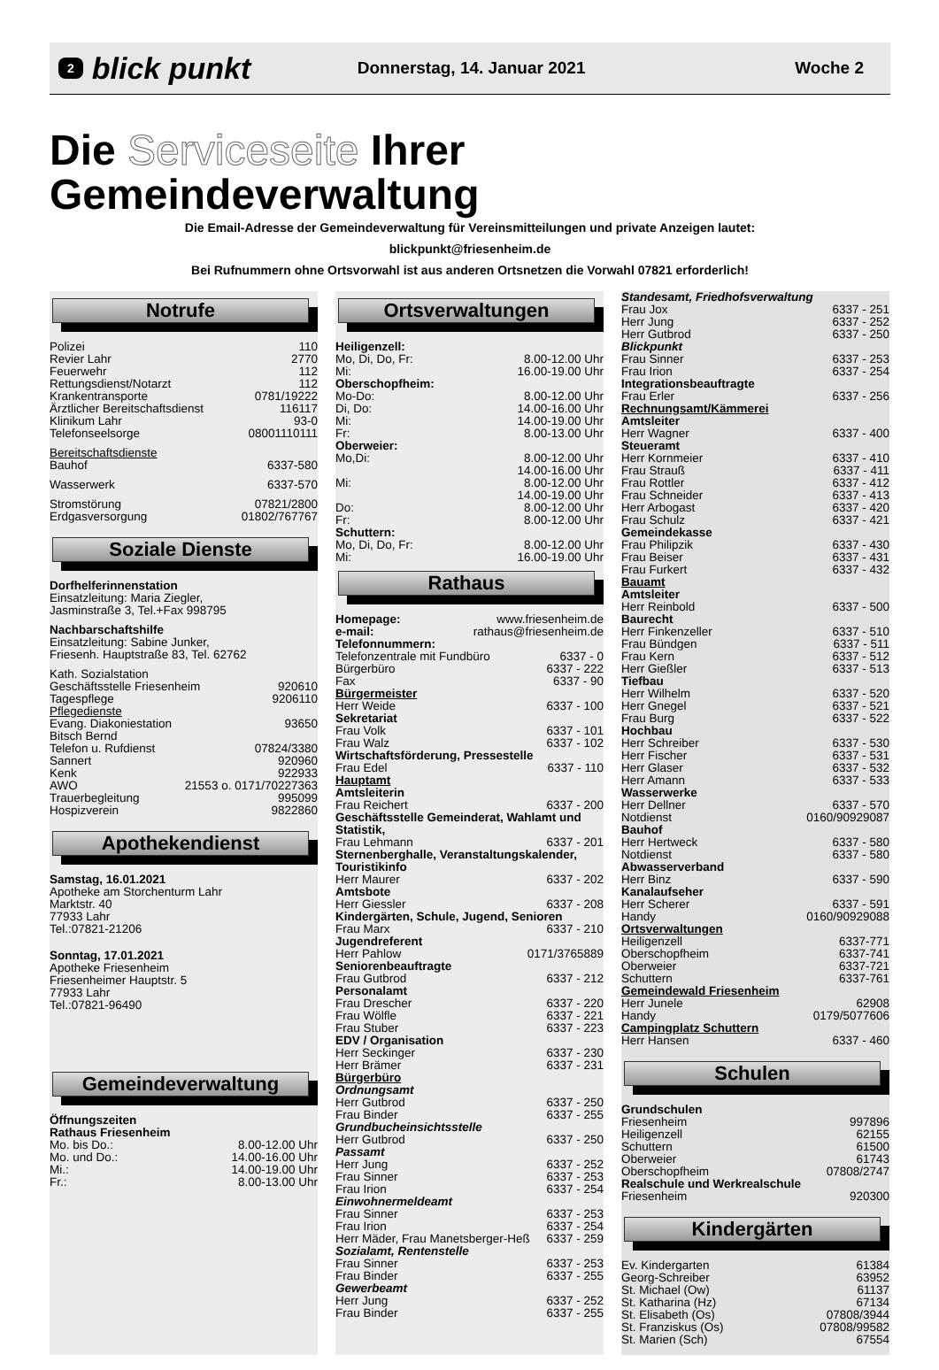2 blick punkt Donnerstag, 14. Januar 2021 Woche 2
Die Serviceseite Ihrer Gemeindeverwaltung
Die Email-Adresse der Gemeindeverwaltung für Vereinsmitteilungen und private Anzeigen lautet:
blickpunkt@friesenheim.de
Bei Rufnummern ohne Ortsvorwahl ist aus anderen Ortsnetzen die Vorwahl 07821 erforderlich!
Notrufe
Polizei 110
Revier Lahr 2770
Feuerwehr 112
Rettungsdienst/Notarzt 112
Krankentransporte 0781/19222
Ärztlicher Bereitschaftsdienst 116117
Klinikum Lahr 93-0
Telefonseelsorge 08001110111
Bereitschaftsdienste
Bauhof 6337-580
Wasserwerk 6337-570
Stromstörung 07821/2800
Erdgasversorgung 01802/767767
Soziale Dienste
Dorfhelferinnenstation
Einsatzleitung: Maria Ziegler,
Jasminstraße 3, Tel.+Fax 998795
Nachbarschaftshilfe
Einsatzleitung: Sabine Junker,
Friesenh. Hauptstraße 83, Tel. 62762
Kath. Sozialstation
Geschäftsstelle Friesenheim 920610
Tagespflege 9206110
Pflegedienste
Evang. Diakoniestation 93650
Bitsch Bernd
Telefon u. Rufdienst 07824/3380
Sannert 920960
Kenk 922933
AWO 21553 o. 0171/70227363
Trauerbegleitung 995099
Hospizverein 9822860
Apothekendienst
Samstag, 16.01.2021
Apotheke am Storchenturm Lahr
Marktstr. 40
77933 Lahr
Tel.:07821-21206
Sonntag, 17.01.2021
Apotheke Friesenheim
Friesenheimer Hauptstr. 5
77933 Lahr
Tel.:07821-96490
Gemeindeverwaltung
Öffnungszeiten
Rathaus Friesenheim
Mo. bis Do.: 8.00-12.00 Uhr
Mo. und Do.: 14.00-16.00 Uhr
Mi.: 14.00-19.00 Uhr
Fr.: 8.00-13.00 Uhr
Ortsverwaltungen
Heiligenzell:
Mo, Di, Do, Fr: 8.00-12.00 Uhr
Mi: 16.00-19.00 Uhr
Oberschopfheim:
Mo-Do: 8.00-12.00 Uhr
Di, Do: 14.00-16.00 Uhr
Mi: 14.00-19.00 Uhr
Fr: 8.00-13.00 Uhr
Oberweier:
Mo,Di: 8.00-12.00 Uhr
14.00-16.00 Uhr
Mi: 8.00-12.00 Uhr
14.00-19.00 Uhr
Do: 8.00-12.00 Uhr
Fr: 8.00-12.00 Uhr
Schuttern:
Mo, Di, Do, Fr: 8.00-12.00 Uhr
Mi: 16.00-19.00 Uhr
Rathaus
Homepage: www.friesenheim.de
e-mail: rathaus@friesenheim.de
Telefonnummern:
Telefonzentrale mit Fundbüro 6337 - 0
Bürgerbüro 6337 - 222
Fax 6337 - 90
Bürgermeister
Herr Weide 6337 - 100
Sekretariat
Frau Volk 6337 - 101
Frau Walz 6337 - 102
Wirtschaftsförderung, Pressestelle
Frau Edel 6337 - 110
Hauptamt
Amtsleiterin
Frau Reichert 6337 - 200
Geschäftsstelle Gemeinderat, Wahlamt und Statistik,
Frau Lehmann 6337 - 201
Sternenberghalle, Veranstaltungskalender, Touristikinfo
Herr Maurer 6337 - 202
Amtsbote
Herr Giessler 6337 - 208
Kindergärten, Schule, Jugend, Senioren
Frau Marx 6337 - 210
Jugendreferent
Herr Pahlow 0171/3765889
Seniorenbeauftragte
Frau Gutbrod 6337 - 212
Personalamt
Frau Drescher 6337 - 220
Frau Wölfle 6337 - 221
Frau Stuber 6337 - 223
EDV / Organisation
Herr Seckinger 6337 - 230
Herr Brämer 6337 - 231
Bürgerbüro
Ordnungsamt
Herr Gutbrod 6337 - 250
Frau Binder 6337 - 255
Grundbucheinsichtsstelle
Herr Gutbrod 6337 - 250
Passamt
Herr Jung 6337 - 252
Frau Sinner 6337 - 253
Frau Irion 6337 - 254
Einwohnermeldeamt
Frau Sinner 6337 - 253
Frau Irion 6337 - 254
Herr Mäder, Frau Manetsberger-Heß 6337 - 259
Sozialamt, Rentenstelle
Frau Sinner 6337 - 253
Frau Binder 6337 - 255
Gewerbeamt
Herr Jung 6337 - 252
Frau Binder 6337 - 255
Standesamt, Friedhofsverwaltung
Frau Jox 6337 - 251
Herr Jung 6337 - 252
Herr Gutbrod 6337 - 250
Blickpunkt
Frau Sinner 6337 - 253
Frau Irion 6337 - 254
Integrationsbeauftragte
Frau Erler 6337 - 256
Rechnungsamt/Kämmerei
Amtsleiter
Herr Wagner 6337 - 400
Steueramt
Herr Kornmeier 6337 - 410
Frau Strauß 6337 - 411
Frau Rottler 6337 - 412
Frau Schneider 6337 - 413
Herr Arbogast 6337 - 420
Frau Schulz 6337 - 421
Gemeindekasse
Frau Philipzik 6337 - 430
Frau Beiser 6337 - 431
Frau Furkert 6337 - 432
Bauamt
Amtsleiter
Herr Reinbold 6337 - 500
Baurecht
Herr Finkenzeller 6337 - 510
Frau Bündgen 6337 - 511
Frau Kern 6337 - 512
Herr Gießler 6337 - 513
Tiefbau
Herr Wilhelm 6337 - 520
Herr Gnegel 6337 - 521
Frau Burg 6337 - 522
Hochbau
Herr Schreiber 6337 - 530
Herr Fischer 6337 - 531
Herr Glaser 6337 - 532
Herr Amann 6337 - 533
Wasserwerke
Herr Dellner 6337 - 570
Notdienst 0160/90929087
Bauhof
Herr Hertweck 6337 - 580
Notdienst 6337 - 580
Abwasserverband
Herr Binz 6337 - 590
Kanalaufseher
Herr Scherer 6337 - 591
Handy 0160/90929088
Ortsverwaltungen
Heiligenzell 6337-771
Oberschopfheim 6337-741
Oberweier 6337-721
Schuttern 6337-761
Gemeindewald Friesenheim
Herr Junele 62908
Handy 0179/5077606
Campingplatz Schuttern
Herr Hansen 6337 - 460
Schulen
Grundschulen
Friesenheim 997896
Heiligenzell 62155
Schuttern 61500
Oberweier 61743
Oberschopfheim 07808/2747
Realschule und Werkrealschule
Friesenheim 920300
Kindergärten
Ev. Kindergarten 61384
Georg-Schreiber 63952
St. Michael (Ow) 61137
St. Katharina (Hz) 67134
St. Elisabeth (Os) 07808/3944
St. Franziskus (Os) 07808/99582
St. Marien (Sch) 67554